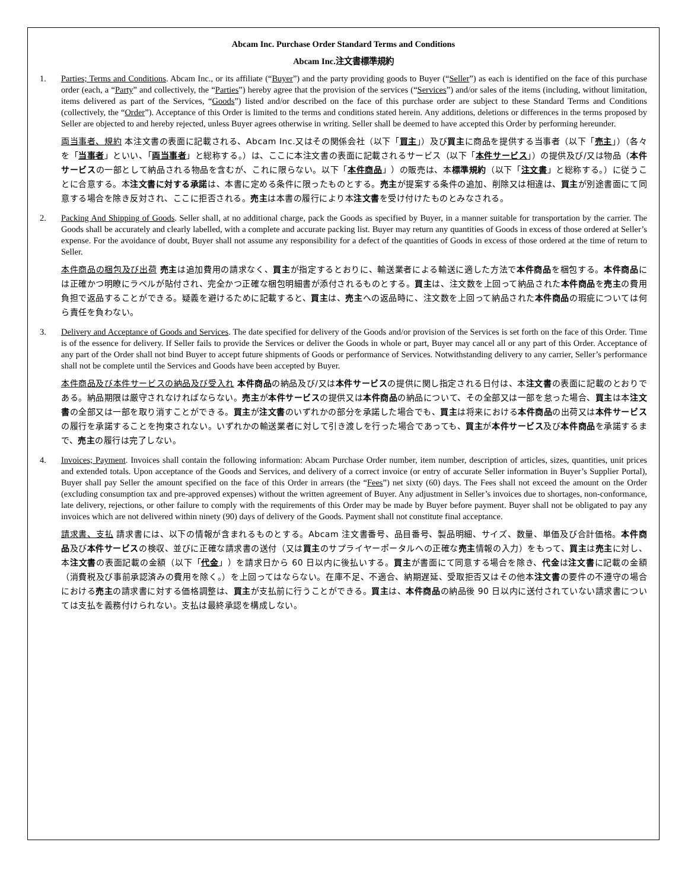Abcam Inc. Purchase Order Standard Terms and Conditions
Abcam Inc.注文書標準規約
1. Parties; Terms and Conditions. Abcam Inc., or its affiliate (“Buyer”) and the party providing goods to Buyer (“Seller”) as each is identified on the face of this purchase order (each, a “Party” and collectively, the “Parties”) hereby agree that the provision of the services (“Services”) and/or sales of the items (including, without limitation, items delivered as part of the Services, “Goods”) listed and/or described on the face of this purchase order are subject to these Standard Terms and Conditions (collectively, the “Order”). Acceptance of this Order is limited to the terms and conditions stated herein. Any additions, deletions or differences in the terms proposed by Seller are objected to and hereby rejected, unless Buyer agrees otherwise in writing. Seller shall be deemed to have accepted this Order by performing hereunder.
両当事者、規約 本注文書の表面に記載される、Abcam Inc.又はその関係会社（以下「買主」）及び買主に商品を提供する当事者（以下「売主」）（各々を「当事者」といい、「両当事者」と総称する。）は、ここに本注文書の表面に記載されるサービス（以下「本件サービス」）の提供及び/又は物品（本件サービスの一部として納品される物品を含むが、これに限らない。以下「本件商品」）の販売は、本標準規約（以下「注文書」と総称する。）に従うことに合意する。本注文書に対する承諾は、本書に定める条件に限ったものとする。売主が提案する条件の追加、削除又は相違は、買主が別途書面にて同意する場合を除き反対され、ここに拒否される。売主は本書の履行により本注文書を受け付けたものとみなされる。
2. Packing And Shipping of Goods. Seller shall, at no additional charge, pack the Goods as specified by Buyer, in a manner suitable for transportation by the carrier. The Goods shall be accurately and clearly labelled, with a complete and accurate packing list. Buyer may return any quantities of Goods in excess of those ordered at Seller’s expense. For the avoidance of doubt, Buyer shall not assume any responsibility for a defect of the quantities of Goods in excess of those ordered at the time of return to Seller.
本件商品の梱包及び出荷 売主は追加費用の請求なく、買主が指定するとおりに、輸送業者による輸送に適した方法で本件商品を梱包する。本件商品には正確かつ明瞭にラベルが貼付され、完全かつ正確な梱包明細書が添付されるものとする。買主は、注文数を上回って納品された本件商品を売主の費用負担で返品することができる。疑義を避けるために記載すると、買主は、売主への返品時に、注文数を上回って納品された本件商品の瑕疵については何ら責任を負わない。
3. Delivery and Acceptance of Goods and Services. The date specified for delivery of the Goods and/or provision of the Services is set forth on the face of this Order. Time is of the essence for delivery. If Seller fails to provide the Services or deliver the Goods in whole or part, Buyer may cancel all or any part of this Order. Acceptance of any part of the Order shall not bind Buyer to accept future shipments of Goods or performance of Services. Notwithstanding delivery to any carrier, Seller’s performance shall not be complete until the Services and Goods have been accepted by Buyer.
本件商品及び本件サービスの納品及び受入れ 本件商品の納品及び/又は本件サービスの提供に関し指定される日付は、本注文書の表面に記載のとおりである。納品期限は厳守されなければならない。売主が本件サービスの提供又は本件商品の納品について、その全部又は一部を怠った場合、買主は本注文書の全部又は一部を取り消すことができる。買主が注文書のいずれかの部分を承諾した場合でも、買主は将来における本件商品の出荷又は本件サービスの履行を承諾することを拘束されない。いずれかの輸送業者に対して引き渡しを行った場合であっても、買主が本件サービス及び本件商品を承諾するまで、売主の履行は完了しない。
4. Invoices; Payment. Invoices shall contain the following information: Abcam Purchase Order number, item number, description of articles, sizes, quantities, unit prices and extended totals. Upon acceptance of the Goods and Services, and delivery of a correct invoice (or entry of accurate Seller information in Buyer’s Supplier Portal), Buyer shall pay Seller the amount specified on the face of this Order in arrears (the “Fees”) net sixty (60) days. The Fees shall not exceed the amount on the Order (excluding consumption tax and pre-approved expenses) without the written agreement of Buyer. Any adjustment in Seller’s invoices due to shortages, non-conformance, late delivery, rejections, or other failure to comply with the requirements of this Order may be made by Buyer before payment. Buyer shall not be obligated to pay any invoices which are not delivered within ninety (90) days of delivery of the Goods. Payment shall not constitute final acceptance.
請求書、支払 請求書には、以下の情報が含まれるものとする。Abcam 注文書番号、品目番号、製品明細、サイズ、数量、単価及び合計価格。本件商品及び本件サービスの検収、並びに正確な請求書の送付（又は買主のサプライヤーポータルへの正確な売主情報の入力）をもって、買主は売主に対し、本注文書の表面記載の金額（以下「代金」）を請求日から 60 日以内に後払いする。買主が書面にて同意する場合を除き、代金は注文書に記載の金額（消費税及び事前承認済みの費用を除く。）を上回ってはならない。在庫不足、不適合、納期遅延、受取拒否又はその他本注文書の要件の不遵守の場合における売主の請求書に対する価格調整は、買主が支払前に行うことができる。買主は、本件商品の納品後 90 日以内に送付されていない請求書については支払を義務付けられない。支払は最終承認を構成しない。